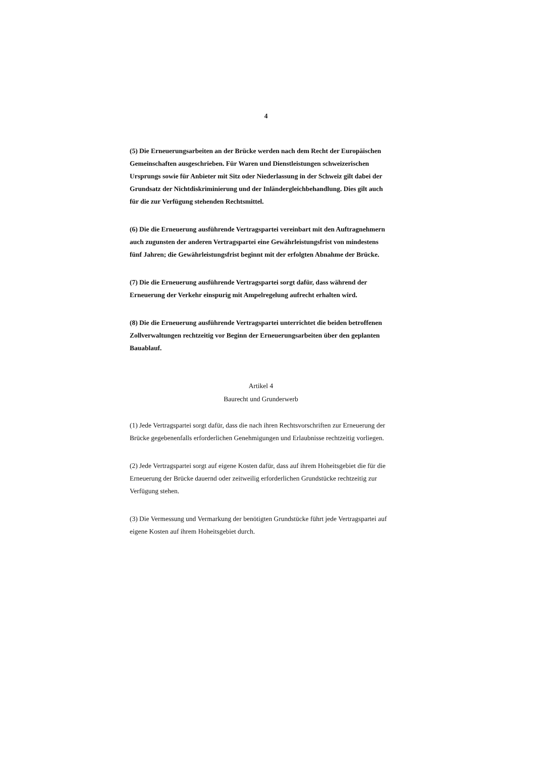4
(5) Die Erneuerungsarbeiten an der Brücke werden nach dem Recht der Europäischen Gemeinschaften ausgeschrieben. Für Waren und Dienstleistungen schweizerischen Ursprungs sowie für Anbieter mit Sitz oder Niederlassung in der Schweiz gilt dabei der Grundsatz der Nichtdiskriminierung und der Inländergleichbehandlung. Dies gilt auch für die zur Verfügung stehenden Rechtsmittel.
(6) Die die Erneuerung ausführende Vertragspartei vereinbart mit den Auftragnehmern auch zugunsten der anderen Vertragspartei eine Gewährleistungsfrist von mindestens fünf Jahren; die Gewährleistungsfrist beginnt mit der erfolgten Abnahme der Brücke.
(7) Die die Erneuerung ausführende Vertragspartei sorgt dafür, dass während der Erneuerung der Verkehr einspurig mit Ampelregelung aufrecht erhalten wird.
(8) Die die Erneuerung ausführende Vertragspartei unterrichtet die beiden betroffenen Zollverwaltungen rechtzeitig vor Beginn der Erneuerungsarbeiten über den geplanten Bauablauf.
Artikel 4
Baurecht und Grunderwerb
(1) Jede Vertragspartei sorgt dafür, dass die nach ihren Rechtsvorschriften zur Erneuerung der Brücke gegebenenfalls erforderlichen Genehmigungen und Erlaubnisse rechtzeitig vorliegen.
(2) Jede Vertragspartei sorgt auf eigene Kosten dafür, dass auf ihrem Hoheitsgebiet die für die Erneuerung der Brücke dauernd oder zeitweilig erforderlichen Grundstücke rechtzeitig zur Verfügung stehen.
(3) Die Vermessung und Vermarkung der benötigten Grundstücke führt jede Vertragspartei auf eigene Kosten auf ihrem Hoheitsgebiet durch.